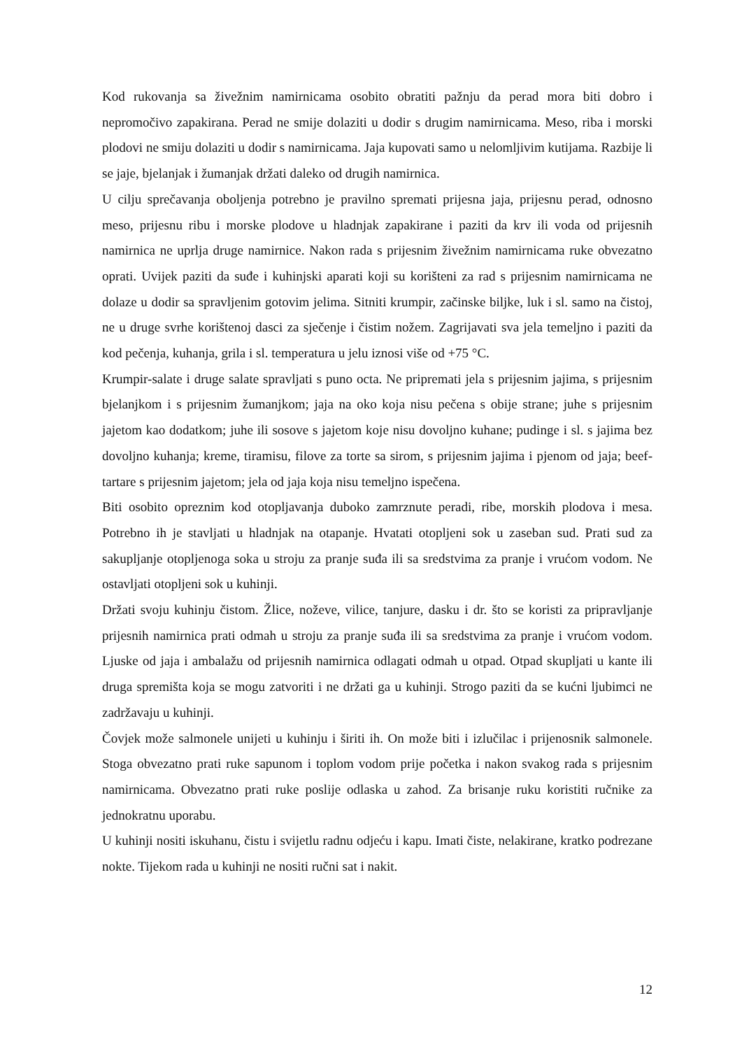Kod rukovanja sa živežnim namirnicama osobito obratiti pažnju da perad mora biti dobro i nepromočivo zapakirana. Perad ne smije dolaziti u dodir s drugim namirnicama. Meso, riba i morski plodovi ne smiju dolaziti u dodir s namirnicama. Jaja kupovati samo u nelomljivim kutijama. Razbije li se jaje, bjelanjak i žumanjak držati daleko od drugih namirnica.
U cilju sprečavanja oboljenja potrebno je pravilno spremati prijesna jaja, prijesnu perad, odnosno meso, prijesnu ribu i morske plodove u hladnjak zapakirane i paziti da krv ili voda od prijesnih namirnica ne uprlja druge namirnice. Nakon rada s prijesnim živežnim namirnicama ruke obvezatno oprati. Uvijek paziti da suđe i kuhinjski aparati koji su korišteni za rad s prijesnim namirnicama ne dolaze u dodir sa spravljenim gotovim jelima. Sitniti krumpir, začinske biljke, luk i sl. samo na čistoj, ne u druge svrhe korištenoj dasci za sječenje i čistim nožem. Zagrijavati sva jela temeljno i paziti da kod pečenja, kuhanja, grila i sl. temperatura u jelu iznosi više od +75 °C.
Krumpir-salate i druge salate spravljati s puno octa. Ne pripremati jela s prijesnim jajima, s prijesnim bjelanjkom i s prijesnim žumanjkom; jaja na oko koja nisu pečena s obije strane; juhe s prijesnim jajetom kao dodatkom; juhe ili sosove s jajetom koje nisu dovoljno kuhane; pudinge i sl. s jajima bez dovoljno kuhanja; kreme, tiramisu, filove za torte sa sirom, s prijesnim jajima i pjenom od jaja; beef-tartare s prijesnim jajetom; jela od jaja koja nisu temeljno ispečena.
Biti osobito opreznim kod otopljavanja duboko zamrznute peradi, ribe, morskih plodova i mesa. Potrebno ih je stavljati u hladnjak na otapanje. Hvatati otopljeni sok u zaseban sud. Prati sud za sakupljanje otopljenoga soka u stroju za pranje suđa ili sa sredstvima za pranje i vrućom vodom. Ne ostavljati otopljeni sok u kuhinji.
Držati svoju kuhinju čistom. Žlice, noževe, vilice, tanjure, dasku i dr. što se koristi za pripravljanje prijesnih namirnica prati odmah u stroju za pranje suđa ili sa sredstvima za pranje i vrućom vodom. Ljuske od jaja i ambalažu od prijesnih namirnica odlagati odmah u otpad. Otpad skupljati u kante ili druga spremišta koja se mogu zatvoriti i ne držati ga u kuhinji. Strogo paziti da se kućni ljubimci ne zadržavaju u kuhinji.
Čovjek može salmonele unijeti u kuhinju i širiti ih. On može biti i izlučilac i prijenosnik salmonele. Stoga obvezatno prati ruke sapunom i toplom vodom prije početka i nakon svakog rada s prijesnim namirnicama. Obvezatno prati ruke poslije odlaska u zahod. Za brisanje ruku koristiti ručnike za jednokratnu uporabu.
U kuhinji nositi iskuhanu, čistu i svijetlu radnu odjeću i kapu. Imati čiste, nelakirane, kratko podrezane nokte. Tijekom rada u kuhinji ne nositi ručni sat i nakit.
12